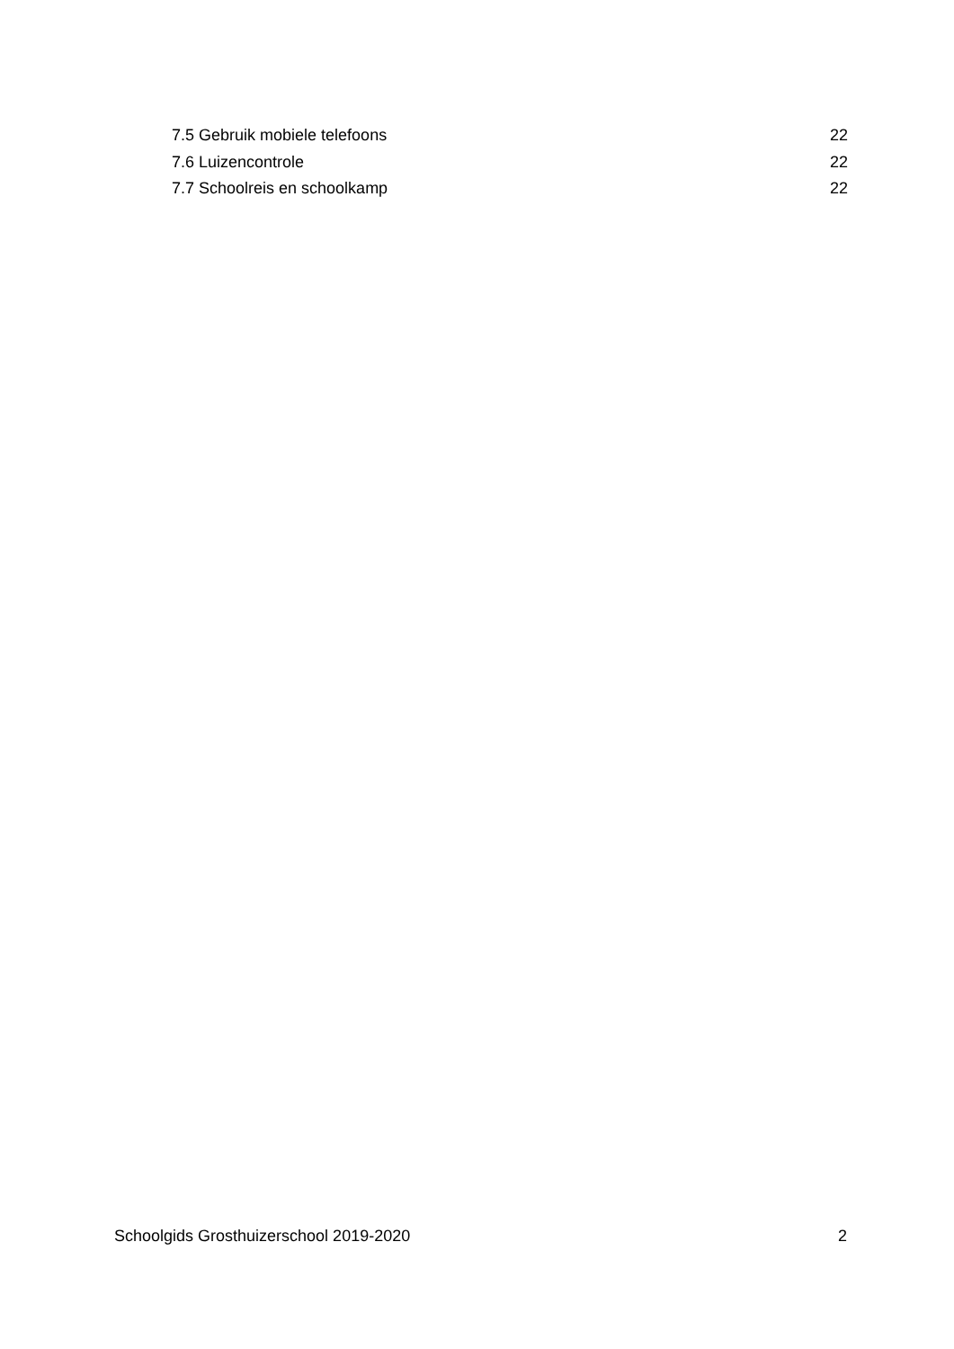7.5 Gebruik mobiele telefoons 22
7.6 Luizencontrole 22
7.7 Schoolreis en schoolkamp 22
Schoolgids Grosthuizerschool 2019-2020 2